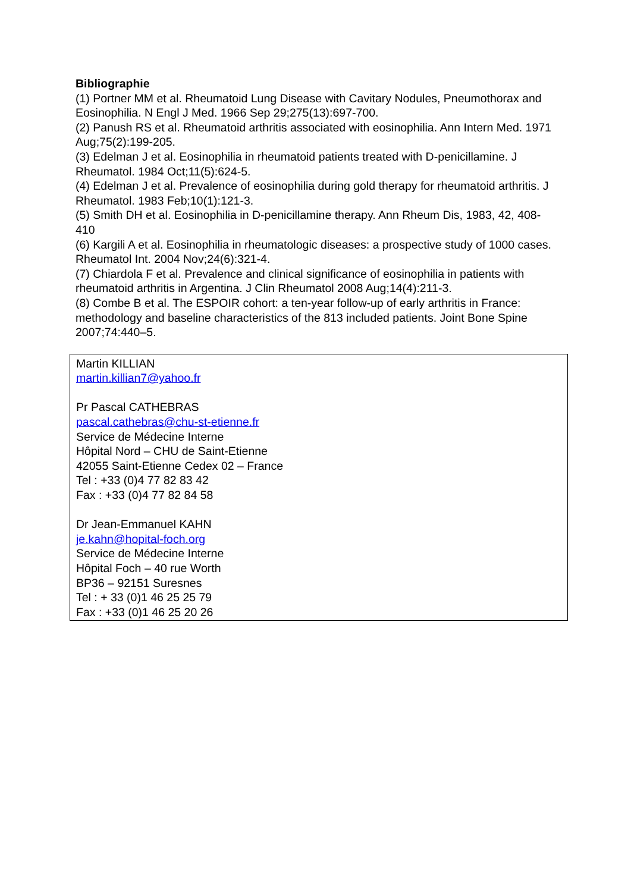Bibliographie
(1) Portner MM et al. Rheumatoid Lung Disease with Cavitary Nodules, Pneumothorax and Eosinophilia. N Engl J Med. 1966 Sep 29;275(13):697-700.
(2) Panush RS et al. Rheumatoid arthritis associated with eosinophilia. Ann Intern Med. 1971 Aug;75(2):199-205.
(3) Edelman J et al. Eosinophilia in rheumatoid patients treated with D-penicillamine. J Rheumatol. 1984 Oct;11(5):624-5.
(4) Edelman J et al. Prevalence of eosinophilia during gold therapy for rheumatoid arthritis. J Rheumatol. 1983 Feb;10(1):121-3.
(5) Smith DH et al. Eosinophilia in D-penicillamine therapy. Ann Rheum Dis, 1983, 42, 408-410
(6) Kargili A et al. Eosinophilia in rheumatologic diseases: a prospective study of 1000 cases. Rheumatol Int. 2004 Nov;24(6):321-4.
(7) Chiardola F et al. Prevalence and clinical significance of eosinophilia in patients with rheumatoid arthritis in Argentina. J Clin Rheumatol 2008 Aug;14(4):211-3.
(8) Combe B et al. The ESPOIR cohort: a ten-year follow-up of early arthritis in France: methodology and baseline characteristics of the 813 included patients. Joint Bone Spine 2007;74:440–5.
Martin KILLIAN
martin.killian7@yahoo.fr
Pr Pascal CATHEBRAS
pascal.cathebras@chu-st-etienne.fr
Service de Médecine Interne
Hôpital Nord – CHU de Saint-Etienne
42055 Saint-Etienne Cedex 02 – France
Tel : +33 (0)4 77 82 83 42
Fax : +33 (0)4 77 82 84 58
Dr Jean-Emmanuel KAHN
je.kahn@hopital-foch.org
Service de Médecine Interne
Hôpital Foch – 40 rue Worth
BP36 – 92151 Suresnes
Tel : + 33 (0)1 46 25 25 79
Fax : +33 (0)1 46 25 20 26